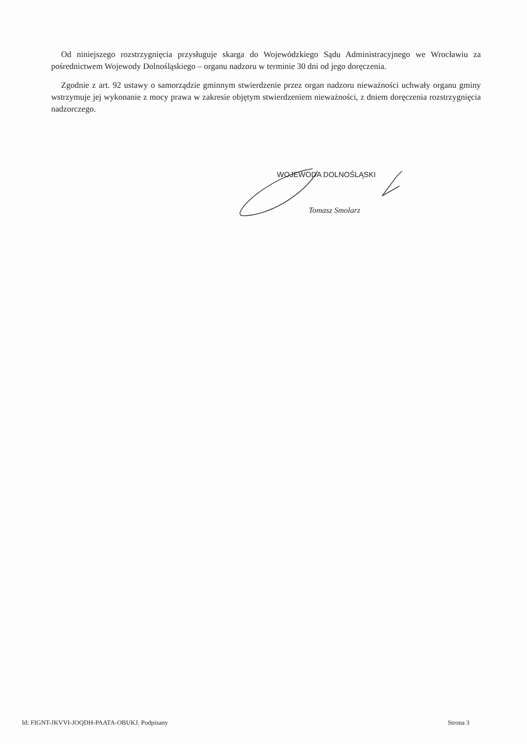Od niniejszego rozstrzygnięcia przysługuje skarga do Wojewódzkiego Sądu Administracyjnego we Wrocławiu za pośrednictwem Wojewody Dolnośląskiego – organu nadzoru w terminie 30 dni od jego doręczenia.
Zgodnie z art. 92 ustawy o samorządzie gminnym stwierdzenie przez organ nadzoru nieważności uchwały organu gminy wstrzymuje jej wykonanie z mocy prawa w zakresie objętym stwierdzeniem nieważności, z dniem doręczenia rozstrzygnięcia nadzorczego.
WOJEWODA DOLNOŚLĄSKI
Tomasz Smolarz
Id: FIGNT-JKVVI-JOQDH-PAATA-OBUKJ. Podpisany Strona 3